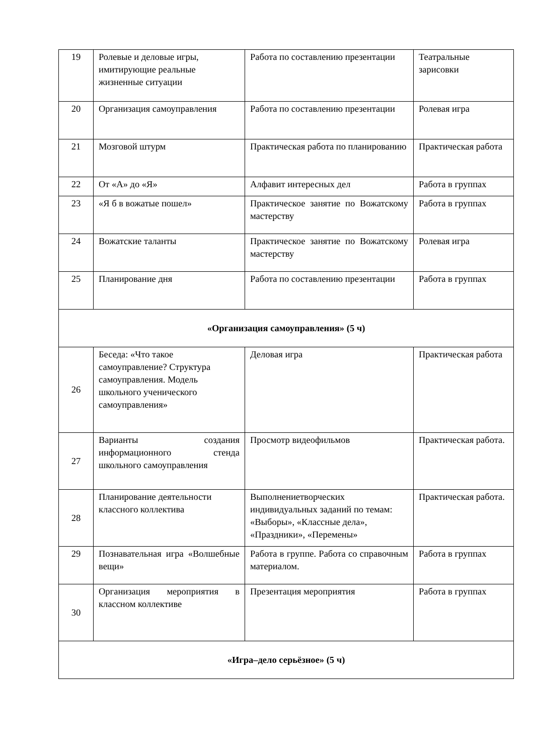| 19 | Ролевые и деловые игры, имитирующие реальные жизненные ситуации | Работа по составлению презентации | Театральные зарисовки |
| 20 | Организация самоуправления | Работа по составлению презентации | Ролевая игра |
| 21 | Мозговой штурм | Практическая работа по планированию | Практическая работа |
| 22 | От «А» до «Я» | Алфавит интересных дел | Работа в группах |
| 23 | «Я б в вожатые пошел» | Практическое занятие по Вожатскому мастерству | Работа в группах |
| 24 | Вожатские таланты | Практическое занятие по Вожатскому мастерству | Ролевая игра |
| 25 | Планирование дня | Работа по составлению презентации | Работа в группах |
| «Организация самоуправления» (5 ч) | | | |
| 26 | Беседа: «Что такое самоуправление? Структура самоуправления. Модель школьного ученического самоуправления» | Деловая игра | Практическая работа |
| 27 | Варианты создания информационного стенда школьного самоуправления | Просмотр видеофильмов | Практическая работа. |
| 28 | Планирование деятельности классного коллектива | Выполнениетворческих индивидуальных заданий по темам: «Выборы», «Классные дела», «Праздники», «Перемены» | Практическая работа. |
| 29 | Познавательная игра «Волшебные вещи» | Работа в группе. Работа со справочным материалом. | Работа в группах |
| 30 | Организация мероприятия в классном коллективе | Презентация мероприятия | Работа в группах |
| «Игра–дело серьёзное» (5 ч) | | | |